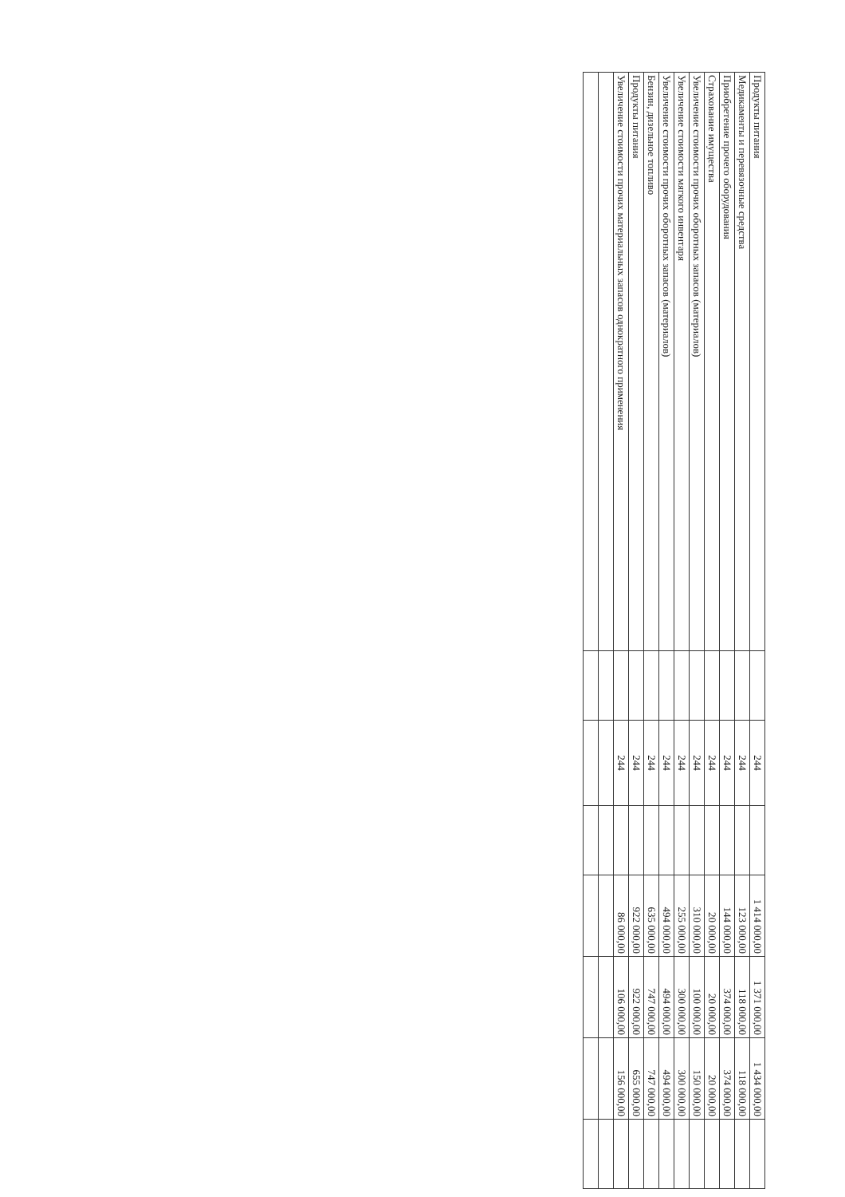| Продукты питания | | 244 | | 1 414 000,00 | 1 371 000,00 | 1 434 000,00 | |
| Медикаменты и перевязочные средства | | 244 | | 123 000,00 | 118 000,00 | 118 000,00 | |
| Приобретение прочего оборудования | | 244 | | 144 000,00 | 374 000,00 | 374 000,00 | |
| Страхование имущества | | 244 | | 20 000,00 | 20 000,00 | 20 000,00 | |
| Увеличение стоимости прочих оборотных запасов (материалов) | | 244 | | 310 000,00 | 100 000,00 | 150 000,00 | |
| Увеличение стоимости мягкого инвентаря | | 244 | | 255 000,00 | 300 000,00 | 300 000,00 | |
| Увеличение стоимости прочих оборотных запасов (материалов) | | 244 | | 494 000,00 | 494 000,00 | 494 000,00 | |
| Бензин, дизельное топливо | | 244 | | 635 000,00 | 747 000,00 | 747 000,00 | |
| Продукты питания | | 244 | | 922 000,00 | 922 000,00 | 655 000,00 | |
| Увеличение стоимости прочих материальных запасов однократного применения | | 244 | | 86 000,00 | 106 000,00 | 156 000,00 | |